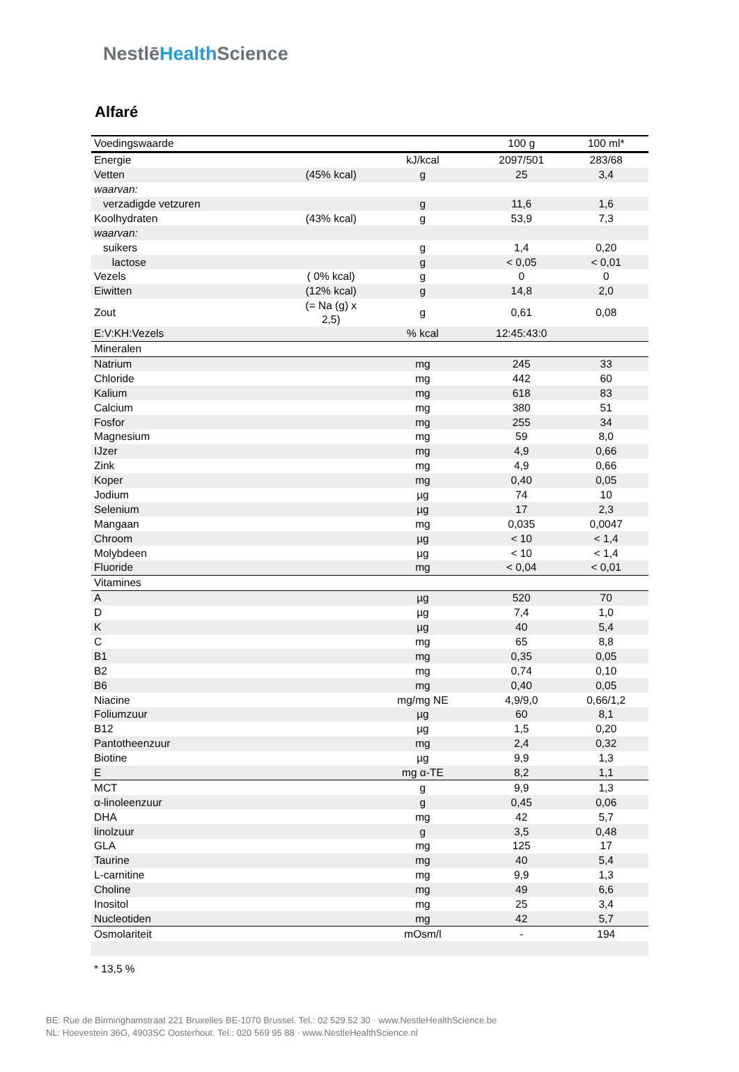NestlēHealth Science
Alfaré
| Voedingswaarde | | | 100 g | 100 ml* |
| --- | --- | --- | --- | --- |
| Energie | | kJ/kcal | 2097/501 | 283/68 |
| Vetten | (45% kcal) | g | 25 | 3,4 |
| waarvan: | | | | |
| verzadigde vetzuren | | g | 11,6 | 1,6 |
| Koolhydraten | (43% kcal) | g | 53,9 | 7,3 |
| waarvan: | | | | |
| suikers | | g | 1,4 | 0,20 |
| lactose | | g | < 0,05 | < 0,01 |
| Vezels | ( 0% kcal) | g | 0 | 0 |
| Eiwitten | (12% kcal) | g | 14,8 | 2,0 |
| Zout | (= Na (g) x 2,5) | g | 0,61 | 0,08 |
| E:V:KH:Vezels | | % kcal | 12:45:43:0 | |
| Mineralen | | | | |
| Natrium | | mg | 245 | 33 |
| Chloride | | mg | 442 | 60 |
| Kalium | | mg | 618 | 83 |
| Calcium | | mg | 380 | 51 |
| Fosfor | | mg | 255 | 34 |
| Magnesium | | mg | 59 | 8,0 |
| IJzer | | mg | 4,9 | 0,66 |
| Zink | | mg | 4,9 | 0,66 |
| Koper | | mg | 0,40 | 0,05 |
| Jodium | | µg | 74 | 10 |
| Selenium | | µg | 17 | 2,3 |
| Mangaan | | mg | 0,035 | 0,0047 |
| Chroom | | µg | < 10 | < 1,4 |
| Molybdeen | | µg | < 10 | < 1,4 |
| Fluoride | | mg | < 0,04 | < 0,01 |
| Vitamines | | | | |
| A | | µg | 520 | 70 |
| D | | µg | 7,4 | 1,0 |
| K | | µg | 40 | 5,4 |
| C | | mg | 65 | 8,8 |
| B1 | | mg | 0,35 | 0,05 |
| B2 | | mg | 0,74 | 0,10 |
| B6 | | mg | 0,40 | 0,05 |
| Niacine | | mg/mg NE | 4,9/9,0 | 0,66/1,2 |
| Foliumzuur | | µg | 60 | 8,1 |
| B12 | | µg | 1,5 | 0,20 |
| Pantotheenzuur | | mg | 2,4 | 0,32 |
| Biotine | | µg | 9,9 | 1,3 |
| E | | mg α-TE | 8,2 | 1,1 |
| MCT | | g | 9,9 | 1,3 |
| α-linoleenzuur | | g | 0,45 | 0,06 |
| DHA | | mg | 42 | 5,7 |
| linolzuur | | g | 3,5 | 0,48 |
| GLA | | mg | 125 | 17 |
| Taurine | | mg | 40 | 5,4 |
| L-carnitine | | mg | 9,9 | 1,3 |
| Choline | | mg | 49 | 6,6 |
| Inositol | | mg | 25 | 3,4 |
| Nucleotiden | | mg | 42 | 5,7 |
| Osmolariteit | | mOsm/l | - | 194 |
* 13,5 %
BE: Rue de Birminghamstraat 221 Bruxelles BE-1070 Brussel. Tel.: 02 529 52 30 · www.NestleHealthScience.be
NL: Hoevestein 36G, 4903SC Oosterhout. Tel.: 020 569 95 88 · www.NestleHealthScience.nl